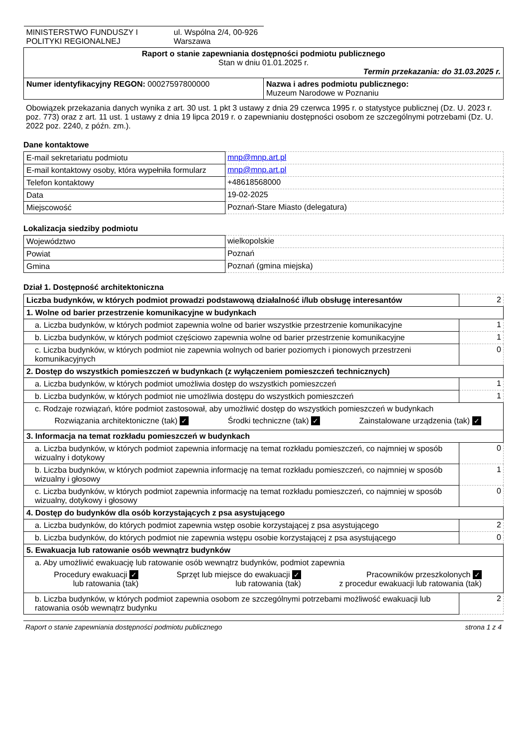| MINISTERSTWO FUNDUSZY I POLITYKI REGIONALNEJ ul. Wspólna 2/4, 00-926 Warszawa | |
| Raport o stanie zapewniania dostępności podmiotu publicznego Stan w dniu 01.01.2025 r. Termin przekazania: do 31.03.2025 r. | |
| Numer identyfikacyjny REGON: 00027597800000 | Nazwa i adres podmiotu publicznego: Muzeum Narodowe w Poznaniu |
Obowiązek przekazania danych wynika z art. 30 ust. 1 pkt 3 ustawy z dnia 29 czerwca 1995 r. o statystyce publicznej (Dz. U. 2023 r. poz. 773) oraz z art. 11 ust. 1 ustawy z dnia 19 lipca 2019 r. o zapewnianiu dostępności osobom ze szczególnymi potrzebami (Dz. U. 2022 poz. 2240, z późn. zm.).
Dane kontaktowe
| E-mail sekretariatu podmiotu | mnp@mnp.art.pl |
| E-mail kontaktowy osoby, która wypełniła formularz | mnp@mnp.art.pl |
| Telefon kontaktowy | +48618568000 |
| Data | 19-02-2025 |
| Miejscowość | Poznań-Stare Miasto (delegatura) |
Lokalizacja siedziby podmiotu
| Województwo | wielkopolskie |
| Powiat | Poznań |
| Gmina | Poznań (gmina miejska) |
Dział 1. Dostępność architektoniczna
| Liczba budynków, w których podmiot prowadzi podstawową działalność i/lub obsługę interesantów | 2 |
| 1. Wolne od barier przestrzenie komunikacyjne w budynkach | |
| a. Liczba budynków, w których podmiot zapewnia wolne od barier wszystkie przestrzenie komunikacyjne | 1 |
| b. Liczba budynków, w których podmiot częściowo zapewnia wolne od barier przestrzenie komunikacyjne | 1 |
| c. Liczba budynków, w których podmiot nie zapewnia wolnych od barier poziomych i pionowych przestrzeni komunikacyjnych | 0 |
| 2. Dostęp do wszystkich pomieszczeń w budynkach (z wyłączeniem pomieszczeń technicznych) | |
| a. Liczba budynków, w których podmiot umożliwia dostęp do wszystkich pomieszczeń | 1 |
| b. Liczba budynków, w których podmiot nie umożliwia dostępu do wszystkich pomieszczeń | 1 |
| c. Rodzaje rozwiązań, które podmiot zastosował, aby umożliwić dostęp do wszystkich pomieszczeń w budynkach Rozwiązania architektoniczne (tak) ✓ Środki techniczne (tak) ✓ Zainstalowane urządzenia (tak) ✓ | |
| 3. Informacja na temat rozkładu pomieszczeń w budynkach | |
| a. Liczba budynków, w których podmiot zapewnia informację na temat rozkładu pomieszczeń, co najmniej w sposób wizualny i dotykowy | 0 |
| b. Liczba budynków, w których podmiot zapewnia informację na temat rozkładu pomieszczeń, co najmniej w sposób wizualny i głosowy | 1 |
| c. Liczba budynków, w których podmiot zapewnia informację na temat rozkładu pomieszczeń, co najmniej w sposób wizualny, dotykowy i głosowy | 0 |
| 4. Dostęp do budynków dla osób korzystających z psa asystującego | |
| a. Liczba budynków, do których podmiot zapewnia wstęp osobie korzystającej z psa asystującego | 2 |
| b. Liczba budynków, do których podmiot nie zapewnia wstępu osobie korzystającej z psa asystującego | 0 |
| 5. Ewakuacja lub ratowanie osób wewnątrz budynków | |
| a. Aby umożliwić ewakuację lub ratowanie osób wewnątrz budynków, podmiot zapewnia Procedury ewakuacji ✓ lub ratowania (tak) Sprzęt lub miejsce do ewakuacji ✓ lub ratowania (tak) Pracowników przeszkolonych ✓ z procedur ewakuacji lub ratowania (tak) | |
| b. Liczba budynków, w których podmiot zapewnia osobom ze szczególnymi potrzebami możliwość ewakuacji lub ratowania osób wewnątrz budynku | 2 |
Raport o stanie zapewniania dostępności podmiotu publicznego strona 1 z 4